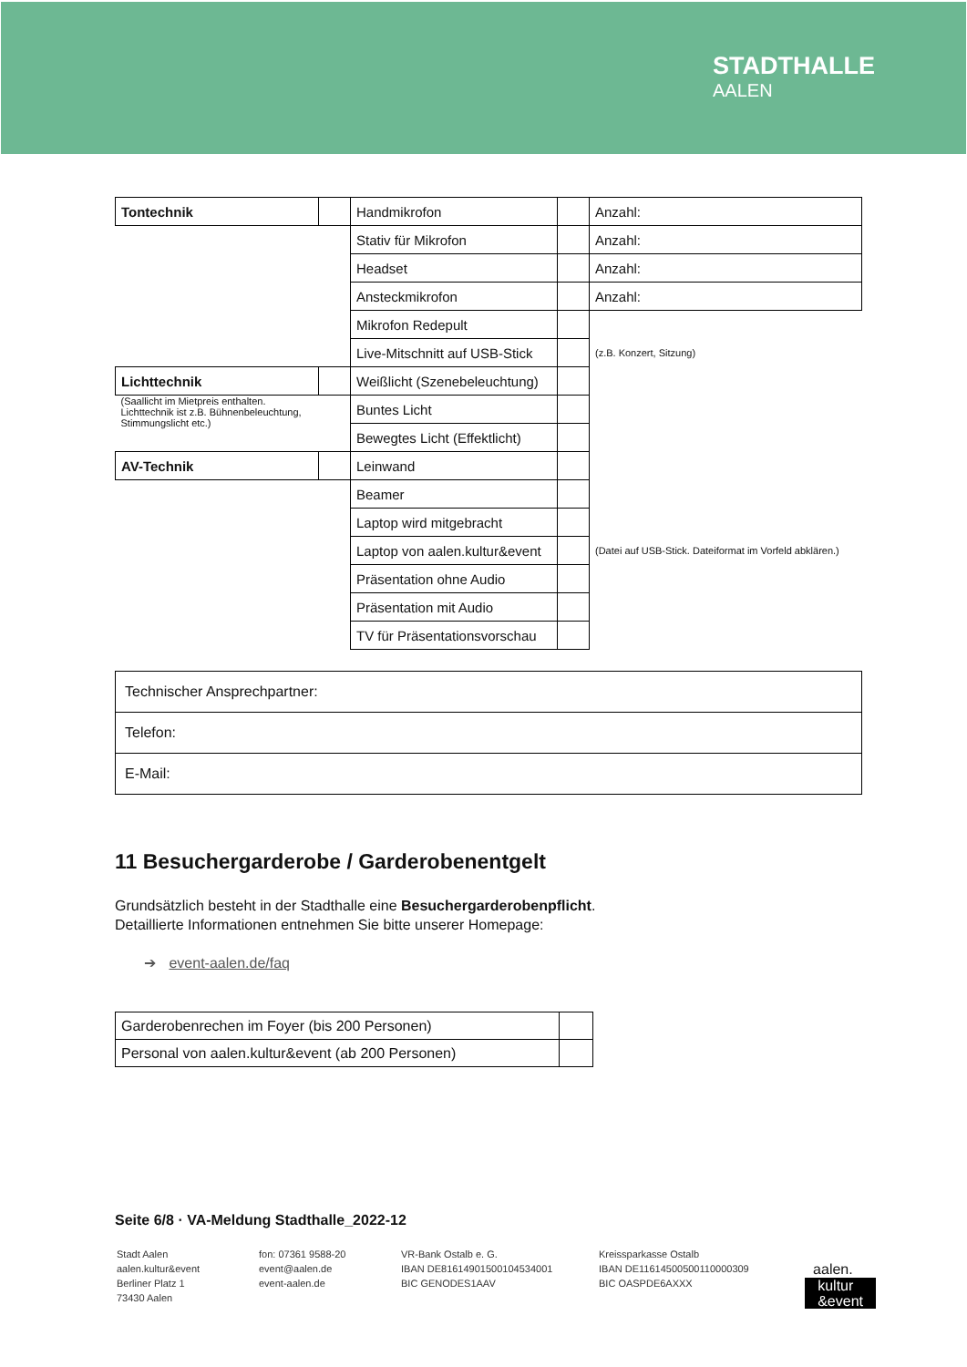STADTHALLE
AALEN
| Tontechnik | | Handmikrofon | | Anzahl: |
| | | Stativ für Mikrofon | | Anzahl: |
| | | Headset | | Anzahl: |
| | | Ansteckmikrofon | | Anzahl: |
| | | Mikrofon Redepult | | |
| | | Live-Mitschnitt auf USB-Stick | | (z.B. Konzert, Sitzung) |
| Lichttechnik | | Weißlicht (Szenebeleuchtung) | | |
| (Saallicht im Mietpreis enthalten. Lichttechnik ist z.B. Bühnenbeleuchtung, Stimmungslicht etc.) | | Buntes Licht | | |
| | | Bewegtes Licht (Effektlicht) | | |
| AV-Technik | | Leinwand | | |
| | | Beamer | | |
| | | Laptop wird mitgebracht | | |
| | | Laptop von aalen.kultur&event | | (Datei auf USB-Stick. Dateiformat im Vorfeld abklären.) |
| | | Präsentation ohne Audio | | |
| | | Präsentation mit Audio | | |
| | | TV für Präsentationsvorschau | | |
| Technischer Ansprechpartner: |
| Telefon: |
| E-Mail: |
11 Besuchergarderobe / Garderobenentgelt
Grundsätzlich besteht in der Stadthalle eine Besuchergarderobenpflicht.
Detaillierte Informationen entnehmen Sie bitte unserer Homepage:
➔ event-aalen.de/faq
| Garderobenrechen im Foyer (bis 200 Personen) | |
| Personal von aalen.kultur&event (ab 200 Personen) | |
Seite 6/8 · VA-Meldung Stadthalle_2022-12
Stadt Aalen
aalen.kultur&event
Berliner Platz 1
73430 Aalen
fon: 07361 9588-20
event@aalen.de
event-aalen.de
VR-Bank Ostalb e. G.
IBAN DE81614901500104534001
BIC GENODES1AAV
Kreissparkasse Ostalb
IBAN DE11614500500110000309
BIC OASPDE6AXXX
aalen.
kultur
&event